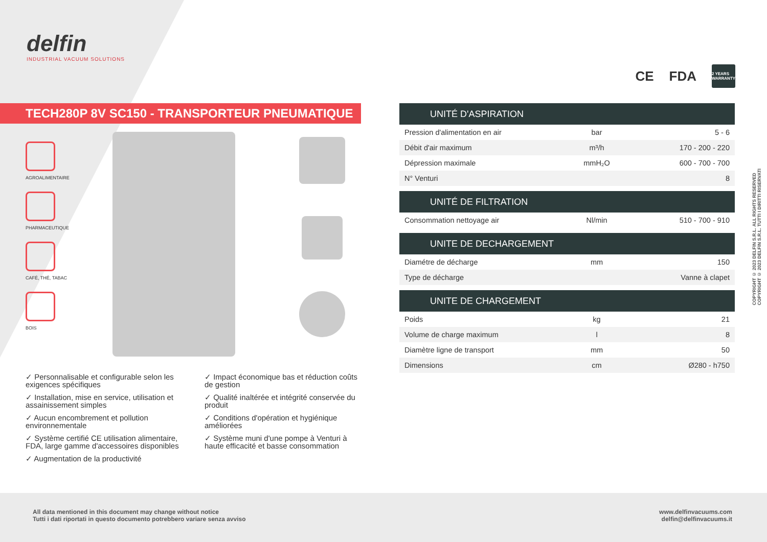delfin
INDUSTRIAL VACUUM SOLUTIONS
CE FDA 2 YEARS WARRANTY
TECH280P 8V SC150 - TRANSPORTEUR PNEUMATIQUE
AGROALIMENTAIRE
PHARMACEUTIQUE
CAFÉ, THÉ, TABAC
BOIS
✓ Personnalisable et configurable selon les exigences spécifiques
✓ Impact économique bas et réduction coûts de gestion
✓ Installation, mise en service, utilisation et assainissement simples
✓ Qualité inaltérée et intégrité conservée du produit
✓ Aucun encombrement et pollution environnementale
✓ Conditions d'opération et hygiénique améliorées
✓ Système certifié CE utilisation alimentaire, FDA, large gamme d'accessoires disponibles
✓ Système muni d'une pompe à Venturi à haute efficacité et basse consommation
✓ Augmentation de la productivité
| UNITÉ D'ASPIRATION | | |
| --- | --- | --- |
| Pression d'alimentation en air | bar | 5 - 6 |
| Débit d'air maximum | m³/h | 170 - 200 - 220 |
| Dépression maximale | mmH₂O | 600 - 700 - 700 |
| N° Venturi | | 8 |
| UNITÉ DE FILTRATION | | |
| --- | --- | --- |
| Consommation nettoyage air | Nl/min | 510 - 700 - 910 |
| UNITE DE DECHARGEMENT | | |
| --- | --- | --- |
| Diamétre de décharge | mm | 150 |
| Type de décharge | | Vanne à clapet |
| UNITE DE CHARGEMENT | | |
| --- | --- | --- |
| Poids | kg | 21 |
| Volume de charge maximum | l | 8 |
| Diamètre ligne de transport | mm | 50 |
| Dimensions | cm | Ø280 - h750 |
COPYRIGHT © 2023 DELFIN S.R.L. ALL RIGHTS RESERVED
COPYRIGHT © 2023 DELFIN S.R.L. TUTTI I DIRITTI RISERVATI
All data mentioned in this document may change without notice
Tutti i dati riportati in questo documento potrebbero variare senza avviso
www.delfinvacuums.com
delfin@delfinvacuums.it